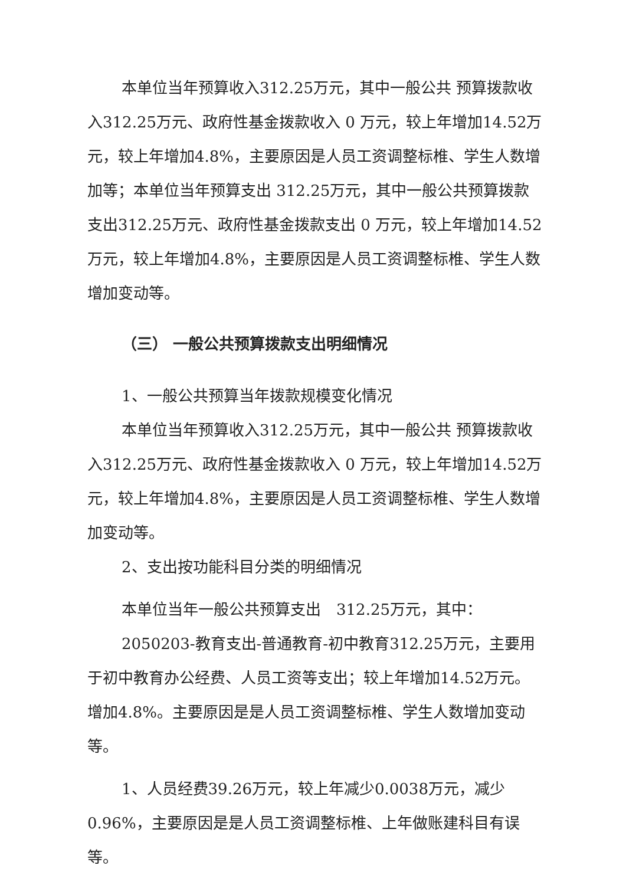本单位当年预算收入312.25万元，其中一般公共 预算拨款收入312.25万元、政府性基金拨款收入 0 万元，较上年增加14.52万元，较上年增加4.8%，主要原因是人员工资调整标椎、学生人数增加等；本单位当年预算支出 312.25万元，其中一般公共预算拨款支出312.25万元、政府性基金拨款支出 0 万元，较上年增加14.52万元，较上年增加4.8%，主要原因是人员工资调整标椎、学生人数增加变动等。
（三） 一般公共预算拨款支出明细情况
1、一般公共预算当年拨款规模变化情况
本单位当年预算收入312.25万元，其中一般公共 预算拨款收入312.25万元、政府性基金拨款收入 0 万元，较上年增加14.52万元，较上年增加4.8%，主要原因是人员工资调整标椎、学生人数增加变动等。
2、支出按功能科目分类的明细情况
本单位当年一般公共预算支出　312.25万元，其中：
2050203-教育支出-普通教育-初中教育312.25万元，主要用于初中教育办公经费、人员工资等支出；较上年增加14.52万元。增加4.8%。主要原因是是人员工资调整标椎、学生人数增加变动等。
1、人员经费39.26万元，较上年减少0.0038万元，减少0.96%，主要原因是是人员工资调整标椎、上年做账建科目有误等。